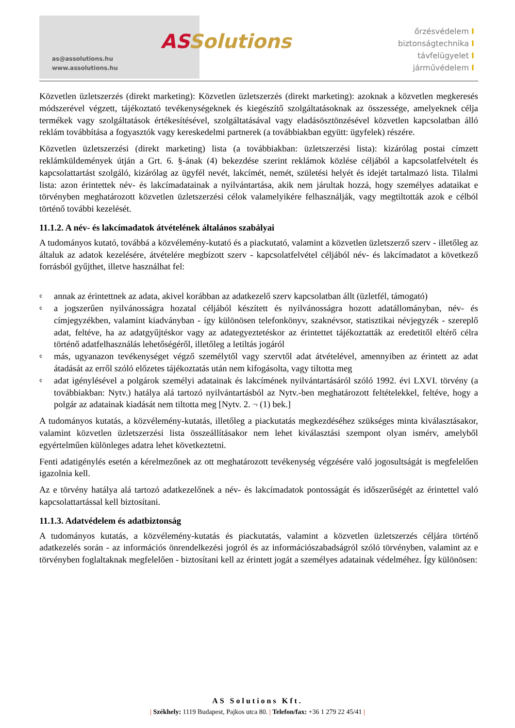as@assolutions.hu
www.assolutions.hu
ASSolutions
őrzésvédelem I
biztonságtechnika I
távfelügyelet I
járművédelem I
Közvetlen üzletszerzés (direkt marketing): Közvetlen üzletszerzés (direkt marketing): azoknak a közvetlen megkeresés módszerével végzett, tájékoztató tevékenységeknek és kiegészítő szolgáltatásoknak az összessége, amelyeknek célja termékek vagy szolgáltatások értékesítésével, szolgáltatásával vagy eladásösztönzésével közvetlen kapcsolatban álló reklám továbbítása a fogyasztók vagy kereskedelmi partnerek (a továbbiakban együtt: ügyfelek) részére.
Közvetlen üzletszerzési (direkt marketing) lista (a továbbiakban: üzletszerzési lista): kizárólag postai címzett reklámküldemények útján a Grt. 6. §-ának (4) bekezdése szerint reklámok közlése céljából a kapcsolatfelvételt és kapcsolattartást szolgáló, kizárólag az ügyfél nevét, lakcímét, nemét, születési helyét és idejét tartalmazó lista. Tilalmi lista: azon érintettek név- és lakcímadatainak a nyilvántartása, akik nem járultak hozzá, hogy személyes adataikat e törvényben meghatározott közvetlen üzletszerzési célok valamelyikére felhasználják, vagy megtiltották azok e célból történő további kezelését.
11.1.2. A név- és lakcímadatok átvételének általános szabályai
A tudományos kutató, továbbá a közvélemény-kutató és a piackutató, valamint a közvetlen üzletszerző szerv - illetőleg az általuk az adatok kezelésére, átvételére megbízott szerv - kapcsolatfelvétel céljából név- és lakcímadatot a következő forrásból gyűjthet, illetve használhat fel:
¢ annak az érintettnek az adata, akivel korábban az adatkezelő szerv kapcsolatban állt (üzletfél, támogató)
¢ a jogszerűen nyilvánosságra hozatal céljából készített és nyilvánosságra hozott adatállományban, név- és címjegyzékben, valamint kiadványban - így különösen telefonkönyv, szaknévsor, statisztikai névjegyzék - szereplő adat, feltéve, ha az adatgyűjtéskor vagy az adategyeztetéskor az érintettet tájékoztatták az eredetitől eltérő célra történő adatfelhasználás lehetőségéről, illetőleg a letiltás jogáról
¢ más, ugyanazon tevékenységet végző személytől vagy szervtől adat átvételével, amennyiben az érintett az adat átadását az erről szóló előzetes tájékoztatás után nem kifogásolta, vagy tiltotta meg
¢ adat igénylésével a polgárok személyi adatainak és lakcímének nyilvántartásáról szóló 1992. évi LXVI. törvény (a továbbiakban: Nytv.) hatálya alá tartozó nyilvántartásból az Nytv.-ben meghatározott feltételekkel, feltéve, hogy a polgár az adatainak kiadását nem tiltotta meg [Nytv. 2. ¬ (1) bek.]
A tudományos kutatás, a közvélemény-kutatás, illetőleg a piackutatás megkezdéséhez szükséges minta kiválasztásakor, valamint közvetlen üzletszerzési lista összeállításakor nem lehet kiválasztási szempont olyan ismérv, amelyből egyértelműen különleges adatra lehet következtetni.
Fenti adatigénylés esetén a kérelmezőnek az ott meghatározott tevékenység végzésére való jogosultságát is megfelelően igazolnia kell.
Az e törvény hatálya alá tartozó adatkezelőnek a név- és lakcímadatok pontosságát és időszerűségét az érintettel való kapcsolattartással kell biztosítani.
11.1.3. Adatvédelem és adatbiztonság
A tudományos kutatás, a közvélemény-kutatás és piackutatás, valamint a közvetlen üzletszerzés céljára történő adatkezelés során - az információs önrendelkezési jogról és az információszabadságról szóló törvényben, valamint az e törvényben foglaltaknak megfelelően - biztosítani kell az érintett jogát a személyes adatainak védelméhez. Így különösen:
AS Solutions Kft.
| Székhely: 1119 Budapest, Pajkos utca 80. | Telefon/fax: +36 1 279 22 45/41 |